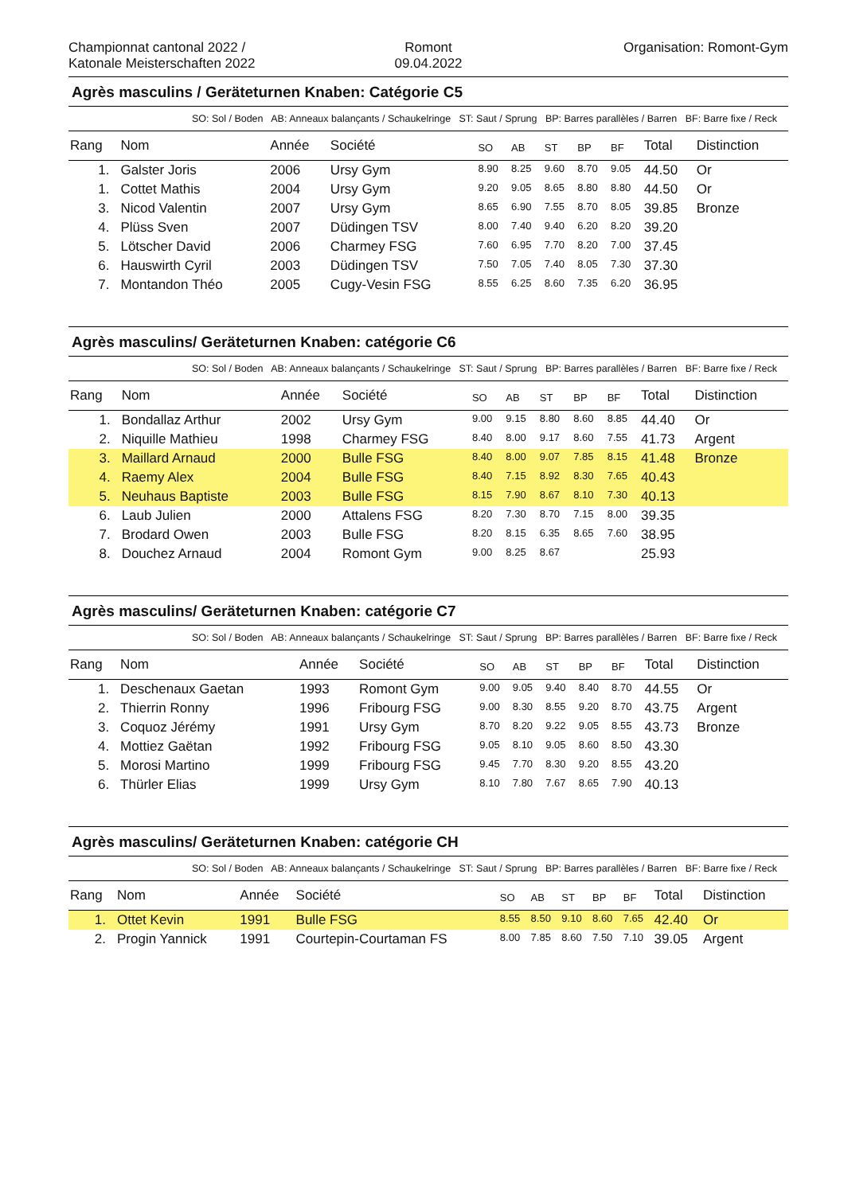Championnat cantonal 2022 /
Katonale Meisterschaften 2022
Romont
09.04.2022
Organisation: Romont-Gym
Agrès masculins / Geräteturnen Knaben: Catégorie C5
SO: Sol / Boden AB: Anneaux balançants / Schaukelringe ST: Saut / Sprung BP: Barres parallèles / Barren BF: Barre fixe / Reck
| Rang | Nom | Année | Société | SO | AB | ST | BP | BF | Total | Distinction |
| --- | --- | --- | --- | --- | --- | --- | --- | --- | --- | --- |
| 1. | Galster Joris | 2006 | Ursy Gym | 8.90 | 8.25 | 9.60 | 8.70 | 9.05 | 44.50 | Or |
| 1. | Cottet Mathis | 2004 | Ursy Gym | 9.20 | 9.05 | 8.65 | 8.80 | 8.80 | 44.50 | Or |
| 3. | Nicod Valentin | 2007 | Ursy Gym | 8.65 | 6.90 | 7.55 | 8.70 | 8.05 | 39.85 | Bronze |
| 4. | Plüss Sven | 2007 | Düdingen TSV | 8.00 | 7.40 | 9.40 | 6.20 | 8.20 | 39.20 | |
| 5. | Lötscher David | 2006 | Charmey FSG | 7.60 | 6.95 | 7.70 | 8.20 | 7.00 | 37.45 | |
| 6. | Hauswirth Cyril | 2003 | Düdingen TSV | 7.50 | 7.05 | 7.40 | 8.05 | 7.30 | 37.30 | |
| 7. | Montandon Théo | 2005 | Cugy-Vesin FSG | 8.55 | 6.25 | 8.60 | 7.35 | 6.20 | 36.95 | |
Agrès masculins/ Geräteturnen Knaben: catégorie C6
SO: Sol / Boden AB: Anneaux balançants / Schaukelringe ST: Saut / Sprung BP: Barres parallèles / Barren BF: Barre fixe / Reck
| Rang | Nom | Année | Société | SO | AB | ST | BP | BF | Total | Distinction |
| --- | --- | --- | --- | --- | --- | --- | --- | --- | --- | --- |
| 1. | Bondallaz Arthur | 2002 | Ursy Gym | 9.00 | 9.15 | 8.80 | 8.60 | 8.85 | 44.40 | Or |
| 2. | Niquille Mathieu | 1998 | Charmey FSG | 8.40 | 8.00 | 9.17 | 8.60 | 7.55 | 41.73 | Argent |
| 3. | Maillard Arnaud | 2000 | Bulle FSG | 8.40 | 8.00 | 9.07 | 7.85 | 8.15 | 41.48 | Bronze |
| 4. | Raemy Alex | 2004 | Bulle FSG | 8.40 | 7.15 | 8.92 | 8.30 | 7.65 | 40.43 | |
| 5. | Neuhaus Baptiste | 2003 | Bulle FSG | 8.15 | 7.90 | 8.67 | 8.10 | 7.30 | 40.13 | |
| 6. | Laub Julien | 2000 | Attalens FSG | 8.20 | 7.30 | 8.70 | 7.15 | 8.00 | 39.35 | |
| 7. | Brodard Owen | 2003 | Bulle FSG | 8.20 | 8.15 | 6.35 | 8.65 | 7.60 | 38.95 | |
| 8. | Douchez Arnaud | 2004 | Romont Gym | 9.00 | 8.25 | 8.67 | | | 25.93 | |
Agrès masculins/ Geräteturnen Knaben: catégorie C7
SO: Sol / Boden AB: Anneaux balançants / Schaukelringe ST: Saut / Sprung BP: Barres parallèles / Barren BF: Barre fixe / Reck
| Rang | Nom | Année | Société | SO | AB | ST | BP | BF | Total | Distinction |
| --- | --- | --- | --- | --- | --- | --- | --- | --- | --- | --- |
| 1. | Deschenaux Gaetan | 1993 | Romont Gym | 9.00 | 9.05 | 9.40 | 8.40 | 8.70 | 44.55 | Or |
| 2. | Thierrin Ronny | 1996 | Fribourg FSG | 9.00 | 8.30 | 8.55 | 9.20 | 8.70 | 43.75 | Argent |
| 3. | Coquoz Jérémy | 1991 | Ursy Gym | 8.70 | 8.20 | 9.22 | 9.05 | 8.55 | 43.73 | Bronze |
| 4. | Mottiez Gaëtan | 1992 | Fribourg FSG | 9.05 | 8.10 | 9.05 | 8.60 | 8.50 | 43.30 | |
| 5. | Morosi Martino | 1999 | Fribourg FSG | 9.45 | 7.70 | 8.30 | 9.20 | 8.55 | 43.20 | |
| 6. | Thürler Elias | 1999 | Ursy Gym | 8.10 | 7.80 | 7.67 | 8.65 | 7.90 | 40.13 | |
Agrès masculins/ Geräteturnen Knaben: catégorie CH
SO: Sol / Boden AB: Anneaux balançants / Schaukelringe ST: Saut / Sprung BP: Barres parallèles / Barren BF: Barre fixe / Reck
| Rang | Nom | Année | Société | SO | AB | ST | BP | BF | Total | Distinction |
| --- | --- | --- | --- | --- | --- | --- | --- | --- | --- | --- |
| 1. | Ottet Kevin | 1991 | Bulle FSG | 8.55 | 8.50 | 9.10 | 8.60 | 7.65 | 42.40 | Or |
| 2. | Progin Yannick | 1991 | Courtepin-Courtaman FS | 8.00 | 7.85 | 8.60 | 7.50 | 7.10 | 39.05 | Argent |